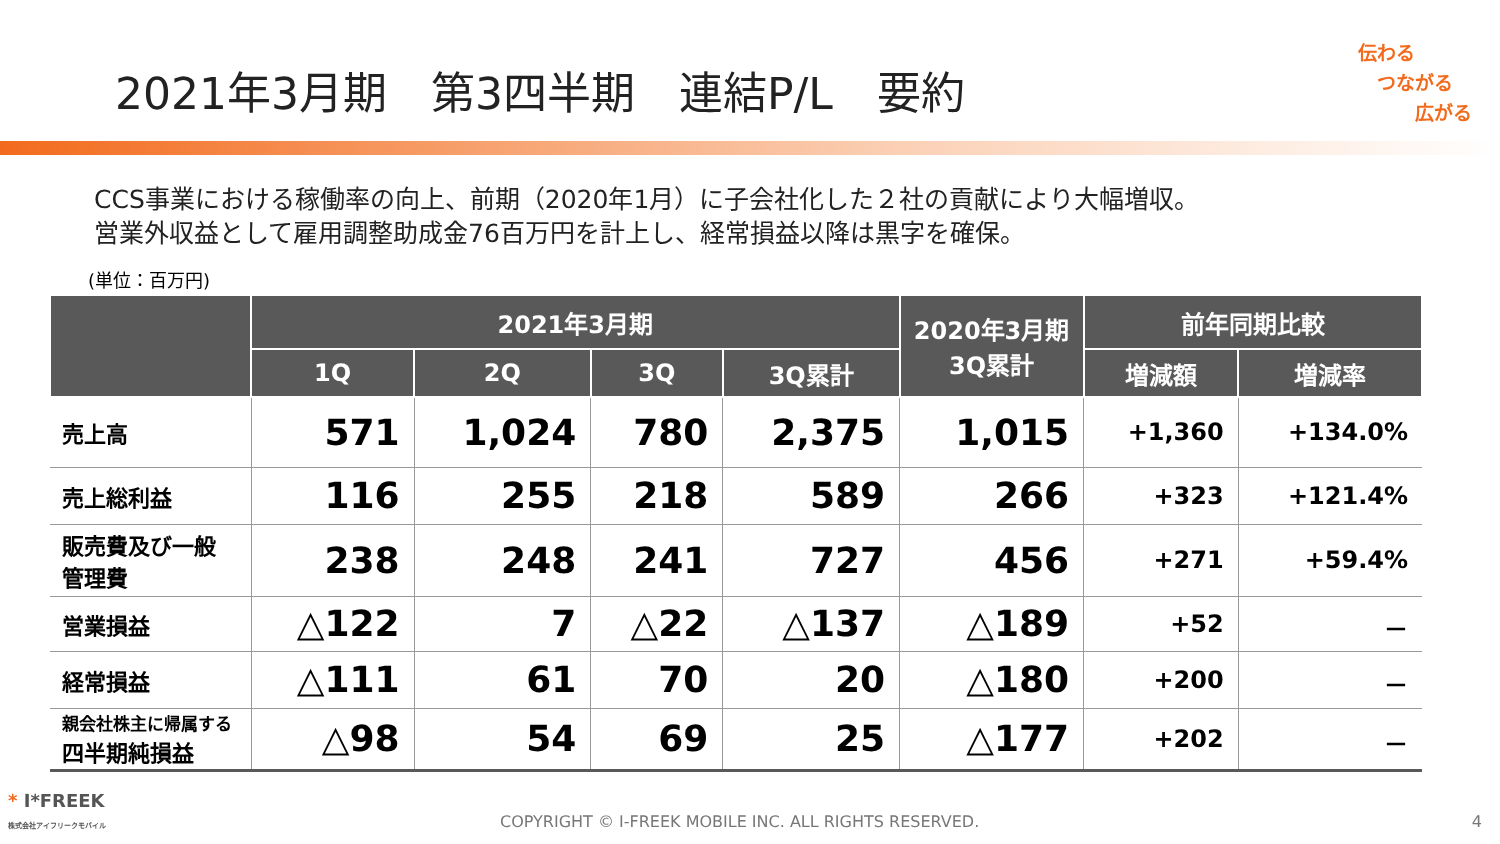2021年3月期　第3四半期　連結P/L　要約
伝わる
　つながる
　　　広がる
CCS事業における稼働率の向上、前期（2020年1月）に子会社化した２社の貢献により大幅増収。
営業外収益として雇用調整助成金76百万円を計上し、経常損益以降は黒字を確保。
(単位：百万円)
| | 2021年3月期 | | | | 2020年3月期 3Q累計 | 前年同期比較 | |
| --- | --- | --- | --- | --- | --- | --- | --- |
| | 1Q | 2Q | 3Q | 3Q累計 | | 増減額 | 増減率 |
| 売上高 | 571 | 1,024 | 780 | 2,375 | 1,015 | +1,360 | +134.0% |
| 売上総利益 | 116 | 255 | 218 | 589 | 266 | +323 | +121.4% |
| 販売費及び一般 管理費 | 238 | 248 | 241 | 727 | 456 | +271 | +59.4% |
| 営業損益 | △122 | 7 | △22 | △137 | △189 | +52 | － |
| 経常損益 | △111 | 61 | 70 | 20 | △180 | +200 | － |
| 親会社株主に帰属する 四半期純損益 | △98 | 54 | 69 | 25 | △177 | +202 | － |
* I*FREEK
株式会社アイフリークモバイル
COPYRIGHT © I-FREEK MOBILE INC. ALL RIGHTS RESERVED.
4